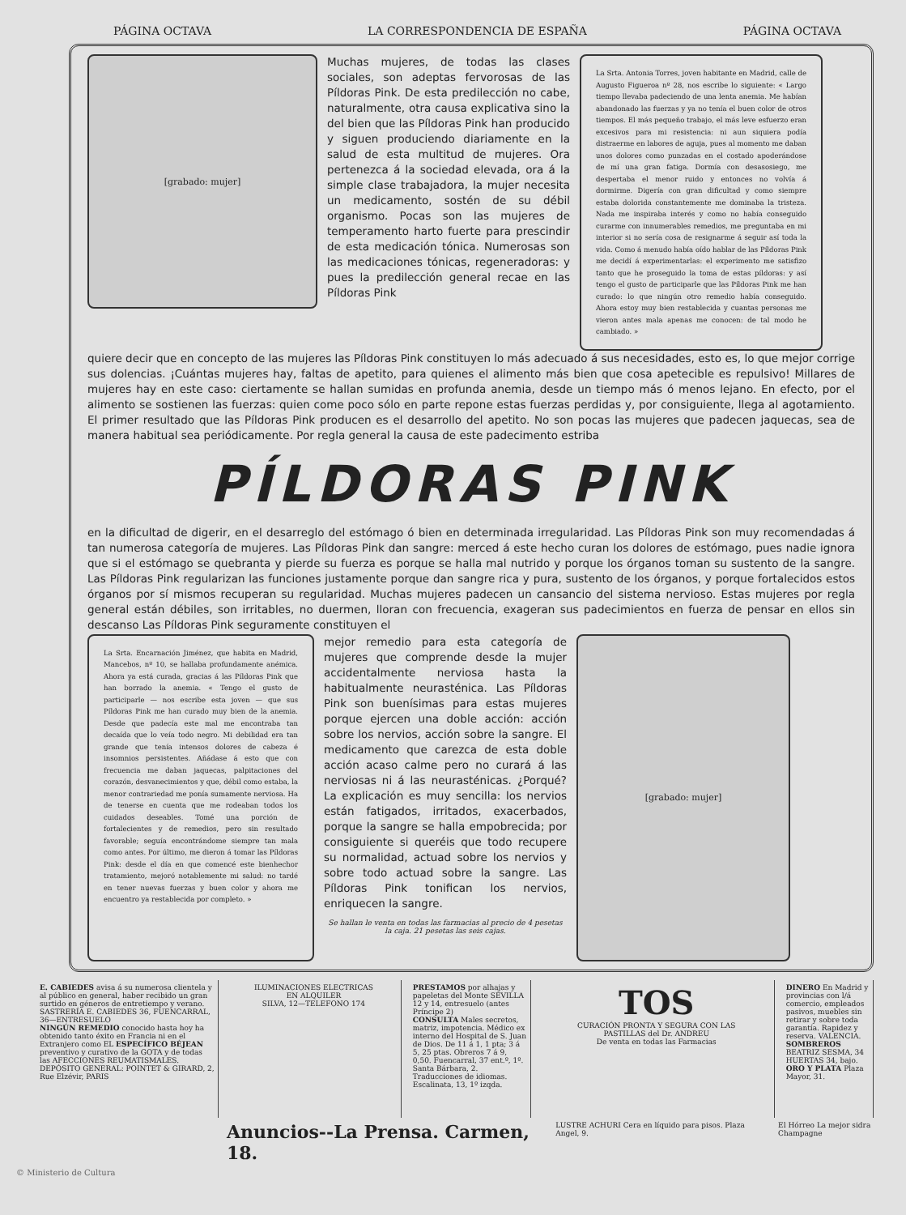PÁGINA OCTAVA LA CORRESPONDENCIA DE ESPAÑA PÁGINA OCTAVA
[grabado: mujer]
Muchas mujeres, de todas las clases sociales, son adeptas fervorosas de las Píldoras Pink. De esta predilección no cabe, naturalmente, otra causa explicativa sino la del bien que las Píldoras Pink han producido y siguen produciendo diariamente en la salud de esta multitud de mujeres. Ora pertenezca á la sociedad elevada, ora á la simple clase trabajadora, la mujer necesita un medicamento, sostén de su débil organismo. Pocas son las mujeres de temperamento harto fuerte para prescindir de esta medicación tónica. Numerosas son las medicaciones tónicas, regeneradoras: y pues la predilección general recae en las Píldoras Pink
La Srta. Antonia Torres, joven habitante en Madrid, calle de Augusto Figueroa nº 28, nos escribe lo siguiente: « Largo tiempo llevaba padeciendo de una lenta anemia. Me habían abandonado las fuerzas y ya no tenía el buen color de otros tiempos. El más pequeño trabajo, el más leve esfuerzo eran excesivos para mi resistencia: ni aun siquiera podía distraerme en labores de aguja, pues al momento me daban unos dolores como punzadas en el costado apoderándose de mí una gran fatiga. Dormía con desasosiego, me despertaba el menor ruido y entonces no volvía á dormirme. Digería con gran dificultad y como siempre estaba dolorida constantemente me dominaba la tristeza. Nada me inspiraba interés y como no había conseguido curarme con innumerables remedios, me preguntaba en mi interior si no sería cosa de resignarme á seguir así toda la vida. Como á menudo había oído hablar de las Píldoras Pink me decidí á experimentarlas: el experimento me satisfizo tanto que he proseguido la toma de estas píldoras: y así tengo el gusto de participarle que las Píldoras Pink me han curado: lo que ningún otro remedio había conseguido. Ahora estoy muy bien restablecida y cuantas personas me vieron antes mala apenas me conocen: de tal modo he cambiado. »
quiere decir que en concepto de las mujeres las Píldoras Pink constituyen lo más adecuado á sus necesidades, esto es, lo que mejor corrige sus dolencias. ¡Cuántas mujeres hay, faltas de apetito, para quienes el alimento más bien que cosa apetecible es repulsivo! Millares de mujeres hay en este caso: ciertamente se hallan sumidas en profunda anemia, desde un tiempo más ó menos lejano. En efecto, por el alimento se sostienen las fuerzas: quien come poco sólo en parte repone estas fuerzas perdidas y, por consiguiente, llega al agotamiento. El primer resultado que las Píldoras Pink producen es el desarrollo del apetito. No son pocas las mujeres que padecen jaquecas, sea de manera habitual sea periódicamente. Por regla general la causa de este padecimento estriba
PÍLDORAS PINK
en la dificultad de digerir, en el desarreglo del estómago ó bien en determinada irregularidad. Las Píldoras Pink son muy recomendadas á tan numerosa categoría de mujeres. Las Píldoras Pink dan sangre: merced á este hecho curan los dolores de estómago, pues nadie ignora que si el estómago se quebranta y pierde su fuerza es porque se halla mal nutrido y porque los órganos toman su sustento de la sangre. Las Píldoras Pink regularizan las funciones justamente porque dan sangre rica y pura, sustento de los órganos, y porque fortalecidos estos órganos por sí mismos recuperan su regularidad. Muchas mujeres padecen un cansancio del sistema nervioso. Estas mujeres por regla general están débiles, son irritables, no duermen, lloran con frecuencia, exageran sus padecimientos en fuerza de pensar en ellos sin descanso Las Píldoras Pink seguramente constituyen el
La Srta. Encarnación Jiménez, que habita en Madrid, Mancebos, nº 10, se hallaba profundamente anémica. Ahora ya está curada, gracias á las Píldoras Pink que han borrado la anemia. « Tengo el gusto de participarle — nos escribe esta joven — que sus Píldoras Pink me han curado muy bien de la anemia. Desde que padecía este mal me encontraba tan decaída que lo veía todo negro. Mi debilidad era tan grande que tenía intensos dolores de cabeza é insomnios persistentes. Añádase á esto que con frecuencia me daban jaquecas, palpitaciones del corazón, desvanecimientos y que, débil como estaba, la menor contrariedad me ponía sumamente nerviosa. Ha de tenerse en cuenta que me rodeaban todos los cuidados deseables. Tomé una porción de fortalecientes y de remedios, pero sin resultado favorable; seguía encontrándome siempre tan mala como antes. Por último, me dieron á tomar las Píldoras Pink: desde el día en que comencé este bienhechor tratamiento, mejoró notablemente mi salud: no tardé en tener nuevas fuerzas y buen color y ahora me encuentro ya restablecida por completo. »
mejor remedio para esta categoría de mujeres que comprende desde la mujer accidentalmente nerviosa hasta la habitualmente neurasténica. Las Píldoras Pink son buenísimas para estas mujeres porque ejercen una doble acción: acción sobre los nervios, acción sobre la sangre. El medicamento que carezca de esta doble acción acaso calme pero no curará á las nerviosas ni á las neurasténicas. ¿Porqué? La explicación es muy sencilla: los nervios están fatigados, irritados, exacerbados, porque la sangre se halla empobrecida; por consiguiente si queréis que todo recupere su normalidad, actuad sobre los nervios y sobre todo actuad sobre la sangre. Las Píldoras Pink tonifican los nervios, enriquecen la sangre.
Se hallan le venta en todas las farmacias al precio de 4 pesetas la caja. 21 pesetas las seis cajas.
[grabado: mujer]
E. CABIEDES avisa á su numerosa clientela y al público en general, haber recibido un gran surtido en géneros de entretiempo y verano. SASTRERÍA E. CABIEDES 36, FUENCARRAL, 36—ENTRESUELO
NINGÚN REMEDIO conocido hasta hoy ha obtenido tanto éxito en Francia ni en el Extranjero como EL ESPECÍFICO BÉJEAN preventivo y curativo de la GOTA y de todas las AFECCIONES REUMATISMALES. DEPÓSITO GENERAL: POINTET & GIRARD, 2, Rue Elzévir, PARIS
ILUMINACIONES ELECTRICAS
EN ALQUILER
SILVA, 12—TELEFONO 174
PRESTAMOS por alhajas y papeletas del Monte SEVILLA 12 y 14, entresuelo (antes Príncipe 2)
CONSULTA Males secretos, matriz, impotencia. Médico ex interno del Hospital de S. Juan de Dios. De 11 á 1, 1 pta; 3 á 5, 25 ptas. Obreros 7 á 9, 0,50. Fuencarral, 37 ent.º, 1º. Santa Bárbara, 2.
Traducciones de idiomas. Escalinata, 13, 1º izqda.
TOS
CURACIÓN PRONTA Y SEGURA CON LAS
PASTILLAS del Dr. ANDREU
De venta en todas las Farmacias
DINERO En Madrid y provincias con l/á comercio, empleados pasivos, muebles sin retirar y sobre toda garantía. Rapidez y reserva. VALENCIA.
SOMBREROS BEATRIZ SESMA, 34 HUERTAS 34, bajo.
ORO Y PLATA Plaza Mayor, 31.
Anuncios--La Prensa. Carmen, 18. LUSTRE ACHURI Cera en líquido para pisos. Plaza Angel, 9. El Hórreo La mejor sidra Champagne
© Ministerio de Cultura